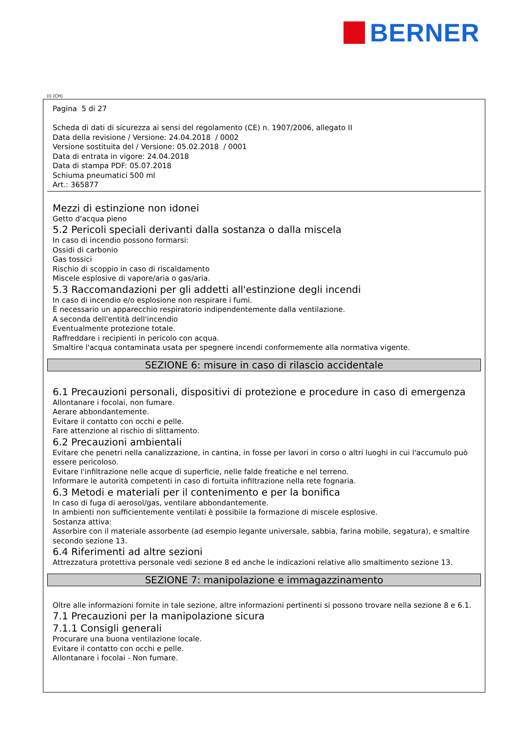BERNER
(I) (CH)
Pagina 5 di 27
Scheda di dati di sicurezza ai sensi del regolamento (CE) n. 1907/2006, allegato II
Data della revisione / Versione: 24.04.2018 / 0002
Versione sostituita del / Versione: 05.02.2018 / 0001
Data di entrata in vigore: 24.04.2018
Data di stampa PDF: 05.07.2018
Schiuma pneumatici 500 ml
Art.: 365877
Mezzi di estinzione non idonei
Getto d'acqua pieno
5.2 Pericoli speciali derivanti dalla sostanza o dalla miscela
In caso di incendio possono formarsi:
Ossidi di carbonio
Gas tossici
Rischio di scoppio in caso di riscaldamento
Miscele esplosive di vapore/aria o gas/aria.
5.3 Raccomandazioni per gli addetti all'estinzione degli incendi
In caso di incendio e/o esplosione non respirare i fumi.
È necessario un apparecchio respiratorio indipendentemente dalla ventilazione.
A seconda dell'entità dell'incendio
Eventualmente protezione totale.
Raffreddare i recipienti in pericolo con acqua.
Smaltire l'acqua contaminata usata per spegnere incendi conformemente alla normativa vigente.
SEZIONE 6: misure in caso di rilascio accidentale
6.1 Precauzioni personali, dispositivi di protezione e procedure in caso di emergenza
Allontanare i focolai, non fumare.
Aerare abbondantemente.
Evitare il contatto con occhi e pelle.
Fare attenzione al rischio di slittamento.
6.2 Precauzioni ambientali
Evitare che penetri nella canalizzazione, in cantina, in fosse per lavori in corso o altri luoghi in cui l'accumulo può essere pericoloso.
Evitare l'infiltrazione nelle acque di superficie, nelle falde freatiche e nel terreno.
Informare le autorità competenti in caso di fortuita infiltrazione nella rete fognaria.
6.3 Metodi e materiali per il contenimento e per la bonifica
In caso di fuga di aerosol/gas, ventilare abbondantemente.
In ambienti non sufficientemente ventilati è possibile la formazione di miscele esplosive.
Sostanza attiva:
Assorbire con il materiale assorbente (ad esempio legante universale, sabbia, farina mobile, segatura), e smaltire secondo sezione 13.
6.4 Riferimenti ad altre sezioni
Attrezzatura protettiva personale vedi sezione 8 ed anche le indicazioni relative allo smaltimento sezione 13.
SEZIONE 7: manipolazione e immagazzinamento
Oltre alle informazioni fornite in tale sezione, altre informazioni pertinenti si possono trovare nella sezione 8 e 6.1.
7.1 Precauzioni per la manipolazione sicura
7.1.1 Consigli generali
Procurare una buona ventilazione locale.
Evitare il contatto con occhi e pelle.
Allontanare i focolai - Non fumare.